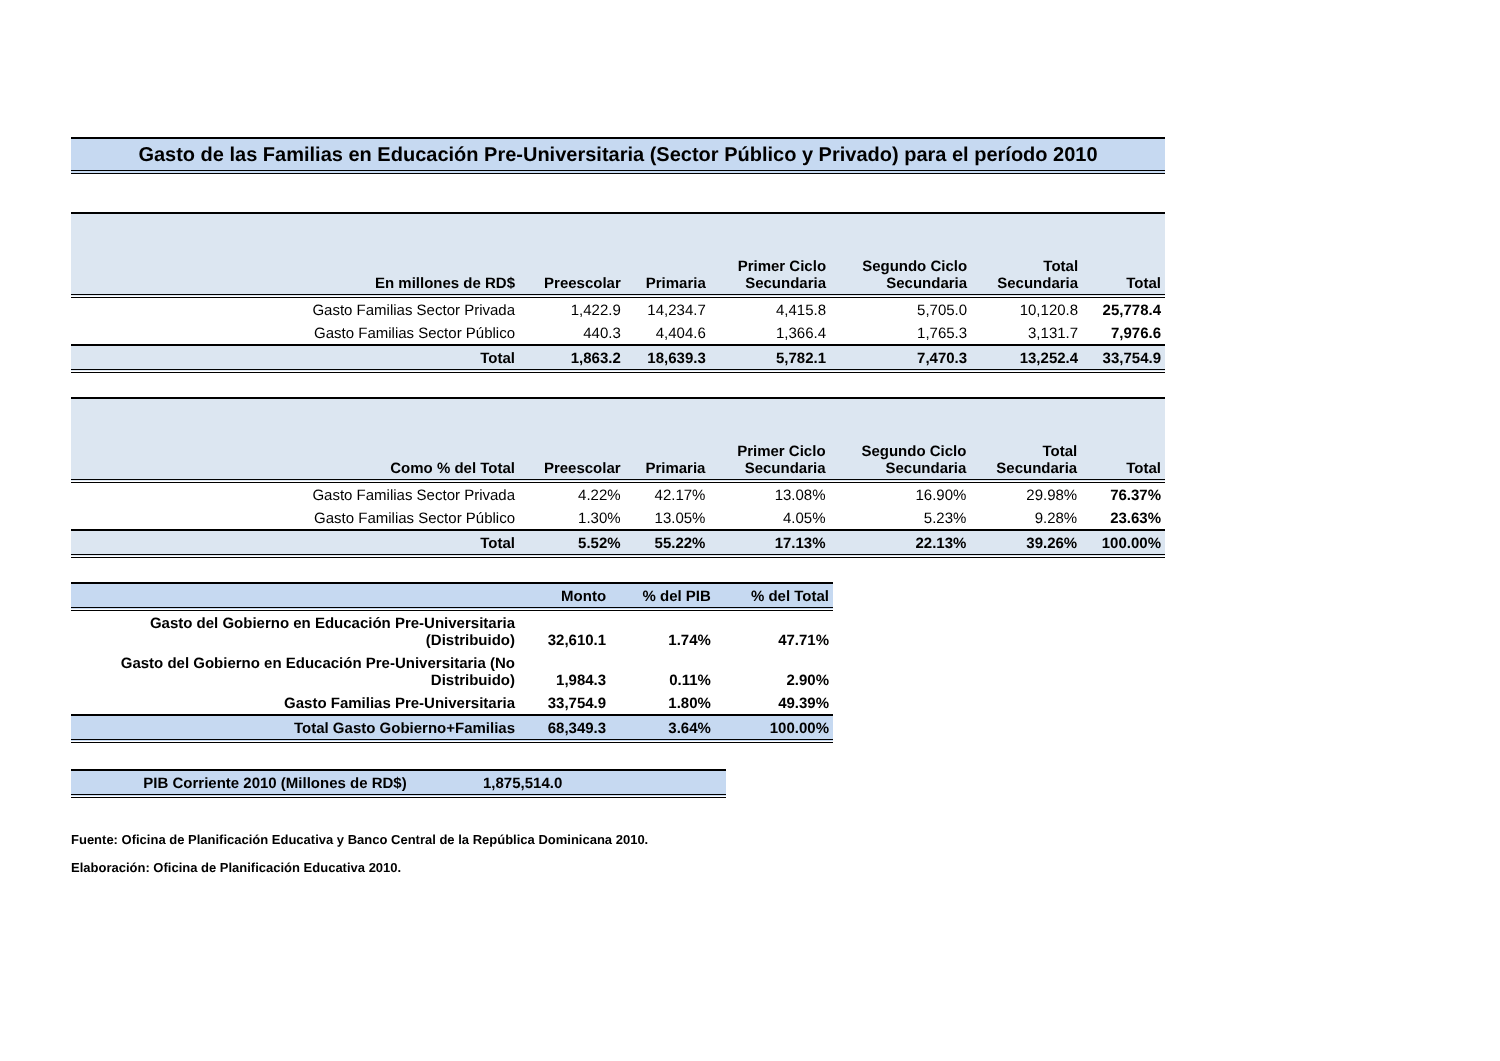Gasto de las Familias en Educación Pre-Universitaria (Sector Público y Privado) para el período 2010
| En millones de RD$ | Preescolar | Primaria | Primer Ciclo Secundaria | Segundo Ciclo Secundaria | Total Secundaria | Total |
| --- | --- | --- | --- | --- | --- | --- |
| Gasto Familias Sector Privada | 1,422.9 | 14,234.7 | 4,415.8 | 5,705.0 | 10,120.8 | 25,778.4 |
| Gasto Familias Sector Público | 440.3 | 4,404.6 | 1,366.4 | 1,765.3 | 3,131.7 | 7,976.6 |
| Total | 1,863.2 | 18,639.3 | 5,782.1 | 7,470.3 | 13,252.4 | 33,754.9 |
| Como % del Total | Preescolar | Primaria | Primer Ciclo Secundaria | Segundo Ciclo Secundaria | Total Secundaria | Total |
| --- | --- | --- | --- | --- | --- | --- |
| Gasto Familias Sector Privada | 4.22% | 42.17% | 13.08% | 16.90% | 29.98% | 76.37% |
| Gasto Familias Sector Público | 1.30% | 13.05% | 4.05% | 5.23% | 9.28% | 23.63% |
| Total | 5.52% | 55.22% | 17.13% | 22.13% | 39.26% | 100.00% |
| | Monto | % del PIB | % del Total |
| --- | --- | --- | --- |
| Gasto del Gobierno en Educación Pre-Universitaria (Distribuido) | 32,610.1 | 1.74% | 47.71% |
| Gasto del Gobierno en Educación Pre-Universitaria (No Distribuido) | 1,984.3 | 0.11% | 2.90% |
| Gasto Familias Pre-Universitaria | 33,754.9 | 1.80% | 49.39% |
| Total Gasto Gobierno+Familias | 68,349.3 | 3.64% | 100.00% |
| PIB Corriente 2010 (Millones de RD$) | 1,875,514.0 |
Fuente: Oficina de Planificación Educativa y Banco Central de la República Dominicana 2010.
Elaboración: Oficina de Planificación Educativa 2010.